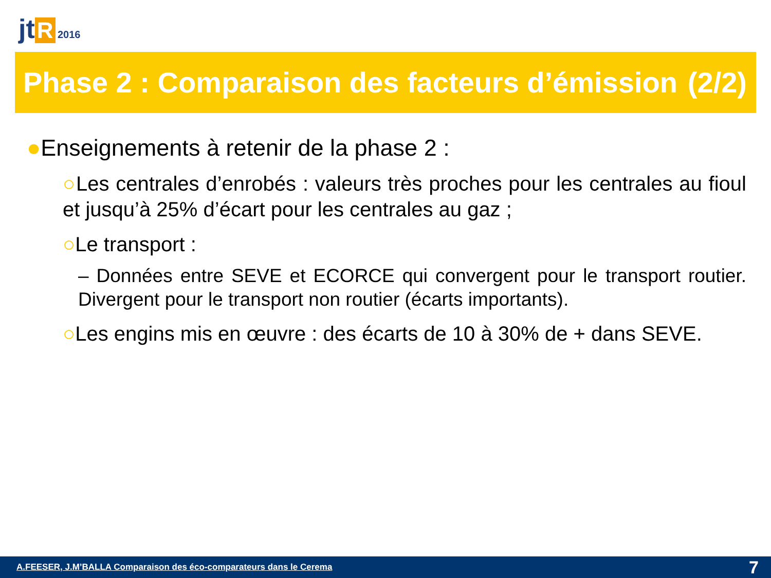jt R 2016
Phase 2 : Comparaison des facteurs d’émission (2/2)
●Enseignements à retenir de la phase 2 :
○Les centrales d’enrobés : valeurs très proches pour les centrales au fioul et jusqu’à 25% d’écart pour les centrales au gaz ;
○Le transport :
– Données entre SEVE et ECORCE qui convergent pour le transport routier. Divergent pour le transport non routier (écarts importants).
○Les engins mis en œuvre : des écarts de 10 à 30% de + dans SEVE.
A.FEESER, J.M’BALLA Comparaison des éco-comparateurs dans le Cerema 7